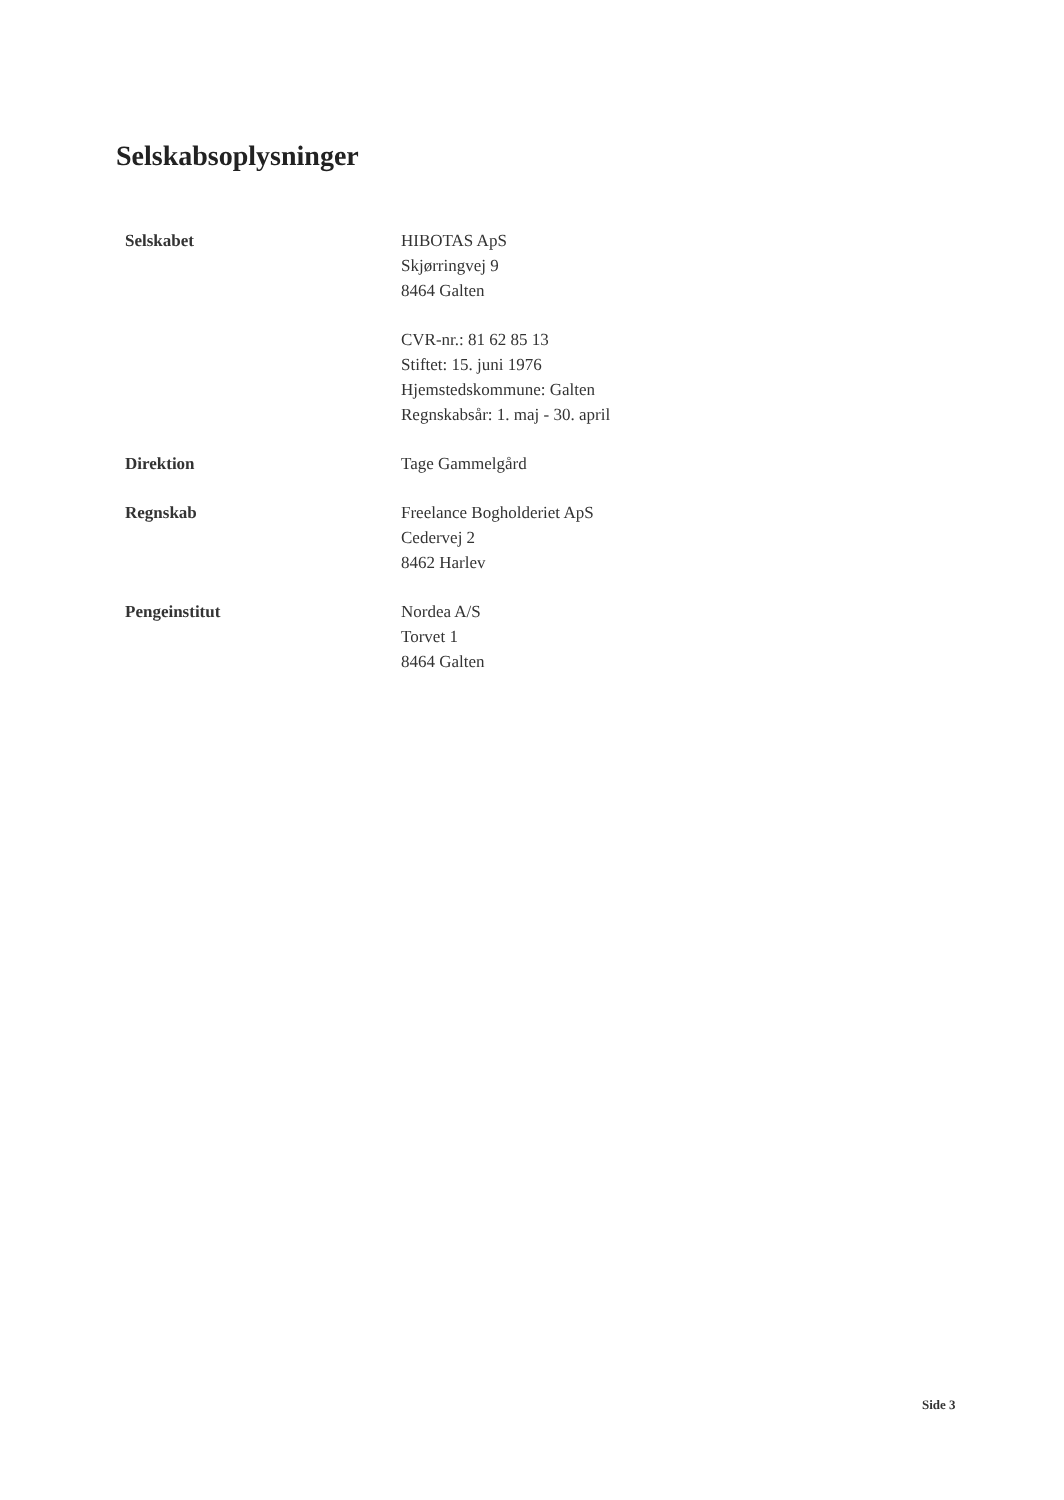Selskabsoplysninger
Selskabet HIBOTAS ApS
Skjørringvej 9
8464 Galten
CVR-nr.: 81 62 85 13
Stiftet: 15. juni 1976
Hjemstedskommune: Galten
Regnskabsår: 1. maj - 30. april
Direktion Tage Gammelgård
Regnskab Freelance Bogholderiet ApS
Cedervej 2
8462 Harlev
Pengeinstitut Nordea A/S
Torvet 1
8464 Galten
Side 3